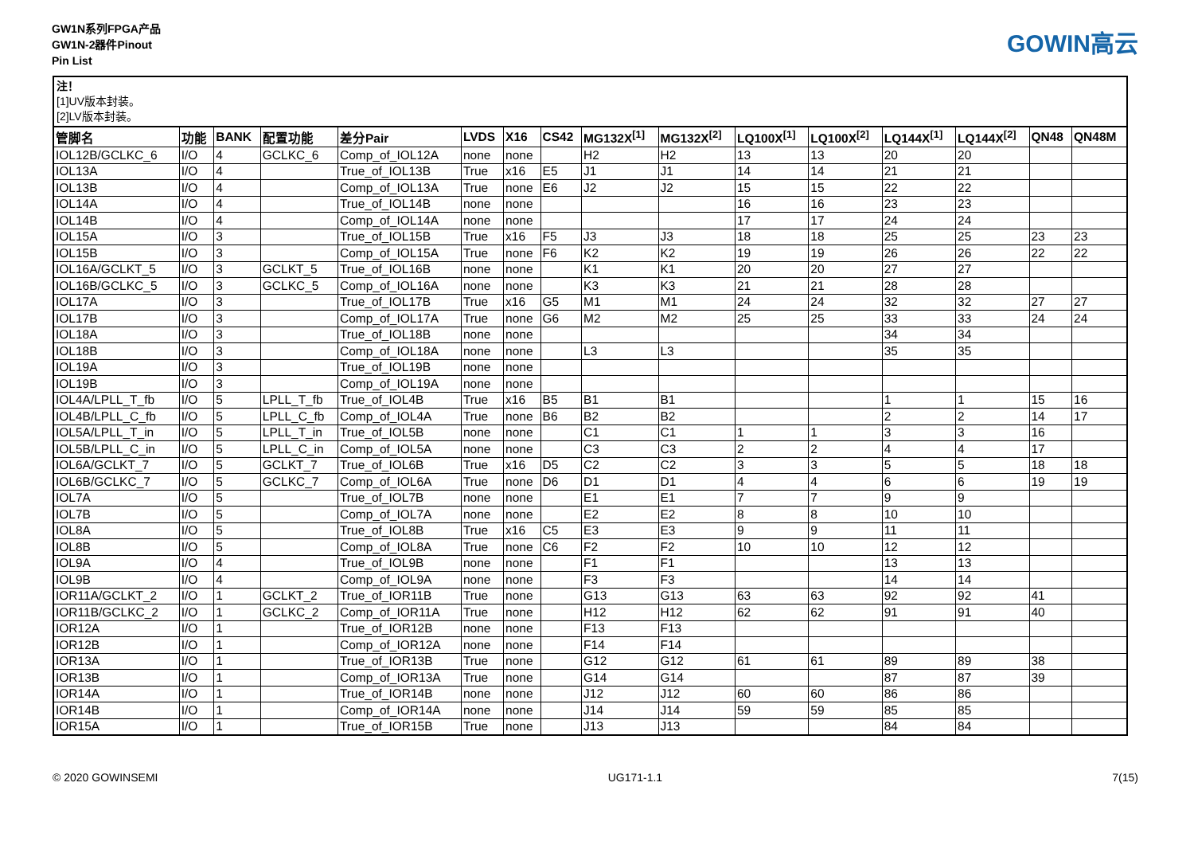GW1N系列FPGA产品
GW1N-2器件Pinout
Pin List
GOWIN高云
注！
[1]UV版本封装。
[2]LV版本封装。
| 管脚名 | 功能 | BANK | 配置功能 | 差分Pair | LVDS | X16 | CS42 | MG132X<sup>[1]</sup> | MG132X<sup>[2]</sup> | LQ100X<sup>[1]</sup> | LQ100X<sup>[2]</sup> | LQ144X<sup>[1]</sup> | LQ144X<sup>[2]</sup> | QN48 | QN48M |
| --- | --- | --- | --- | --- | --- | --- | --- | --- | --- | --- | --- | --- | --- | --- | --- |
| IOL12B/GCLKC_6 | I/O | 4 | GCLKC_6 | Comp_of_IOL12A | none | none | | H2 | H2 | 13 | 13 | 20 | 20 | | |
| IOL13A | I/O | 4 | | True_of_IOL13B | True | x16 | E5 | J1 | J1 | 14 | 14 | 21 | 21 | | |
| IOL13B | I/O | 4 | | Comp_of_IOL13A | True | none | E6 | J2 | J2 | 15 | 15 | 22 | 22 | | |
| IOL14A | I/O | 4 | | True_of_IOL14B | none | none | | | | 16 | 16 | 23 | 23 | | |
| IOL14B | I/O | 4 | | Comp_of_IOL14A | none | none | | | | 17 | 17 | 24 | 24 | | |
| IOL15A | I/O | 3 | | True_of_IOL15B | True | x16 | F5 | J3 | J3 | 18 | 18 | 25 | 25 | 23 | 23 |
| IOL15B | I/O | 3 | | Comp_of_IOL15A | True | none | F6 | K2 | K2 | 19 | 19 | 26 | 26 | 22 | 22 |
| IOL16A/GCLKT_5 | I/O | 3 | GCLKT_5 | True_of_IOL16B | none | none | | K1 | K1 | 20 | 20 | 27 | 27 | | |
| IOL16B/GCLKC_5 | I/O | 3 | GCLKC_5 | Comp_of_IOL16A | none | none | | K3 | K3 | 21 | 21 | 28 | 28 | | |
| IOL17A | I/O | 3 | | True_of_IOL17B | True | x16 | G5 | M1 | M1 | 24 | 24 | 32 | 32 | 27 | 27 |
| IOL17B | I/O | 3 | | Comp_of_IOL17A | True | none | G6 | M2 | M2 | 25 | 25 | 33 | 33 | 24 | 24 |
| IOL18A | I/O | 3 | | True_of_IOL18B | none | none | | | | | | 34 | 34 | | |
| IOL18B | I/O | 3 | | Comp_of_IOL18A | none | none | | L3 | L3 | | | 35 | 35 | | |
| IOL19A | I/O | 3 | | True_of_IOL19B | none | none | | | | | | | | | |
| IOL19B | I/O | 3 | | Comp_of_IOL19A | none | none | | | | | | | | | |
| IOL4A/LPLL_T_fb | I/O | 5 | LPLL_T_fb | True_of_IOL4B | True | x16 | B5 | B1 | B1 | | | 1 | 1 | 15 | 16 |
| IOL4B/LPLL_C_fb | I/O | 5 | LPLL_C_fb | Comp_of_IOL4A | True | none | B6 | B2 | B2 | | | 2 | 2 | 14 | 17 |
| IOL5A/LPLL_T_in | I/O | 5 | LPLL_T_in | True_of_IOL5B | none | none | | C1 | C1 | 1 | 1 | 3 | 3 | 16 | |
| IOL5B/LPLL_C_in | I/O | 5 | LPLL_C_in | Comp_of_IOL5A | none | none | | C3 | C3 | 2 | 2 | 4 | 4 | 17 | |
| IOL6A/GCLKT_7 | I/O | 5 | GCLKT_7 | True_of_IOL6B | True | x16 | D5 | C2 | C2 | 3 | 3 | 5 | 5 | 18 | 18 |
| IOL6B/GCLKC_7 | I/O | 5 | GCLKC_7 | Comp_of_IOL6A | True | none | D6 | D1 | D1 | 4 | 4 | 6 | 6 | 19 | 19 |
| IOL7A | I/O | 5 | | True_of_IOL7B | none | none | | E1 | E1 | 7 | 7 | 9 | 9 | | |
| IOL7B | I/O | 5 | | Comp_of_IOL7A | none | none | | E2 | E2 | 8 | 8 | 10 | 10 | | |
| IOL8A | I/O | 5 | | True_of_IOL8B | True | x16 | C5 | E3 | E3 | 9 | 9 | 11 | 11 | | |
| IOL8B | I/O | 5 | | Comp_of_IOL8A | True | none | C6 | F2 | F2 | 10 | 10 | 12 | 12 | | |
| IOL9A | I/O | 4 | | True_of_IOL9B | none | none | | F1 | F1 | | | 13 | 13 | | |
| IOL9B | I/O | 4 | | Comp_of_IOL9A | none | none | | F3 | F3 | | | 14 | 14 | | |
| IOR11A/GCLKT_2 | I/O | 1 | GCLKT_2 | True_of_IOR11B | True | none | | G13 | G13 | 63 | 63 | 92 | 92 | 41 | |
| IOR11B/GCLKC_2 | I/O | 1 | GCLKC_2 | Comp_of_IOR11A | True | none | | H12 | H12 | 62 | 62 | 91 | 91 | 40 | |
| IOR12A | I/O | 1 | | True_of_IOR12B | none | none | | F13 | F13 | | | | | | |
| IOR12B | I/O | 1 | | Comp_of_IOR12A | none | none | | F14 | F14 | | | | | | |
| IOR13A | I/O | 1 | | True_of_IOR13B | True | none | | G12 | G12 | 61 | 61 | 89 | 89 | 38 | |
| IOR13B | I/O | 1 | | Comp_of_IOR13A | True | none | | G14 | G14 | | | 87 | 87 | 39 | |
| IOR14A | I/O | 1 | | True_of_IOR14B | none | none | | J12 | J12 | 60 | 60 | 86 | 86 | | |
| IOR14B | I/O | 1 | | Comp_of_IOR14A | none | none | | J14 | J14 | 59 | 59 | 85 | 85 | | |
| IOR15A | I/O | 1 | | True_of_IOR15B | True | none | | J13 | J13 | | | 84 | 84 | | |
© 2020 GOWINSEMI UG171-1.1 7(15)